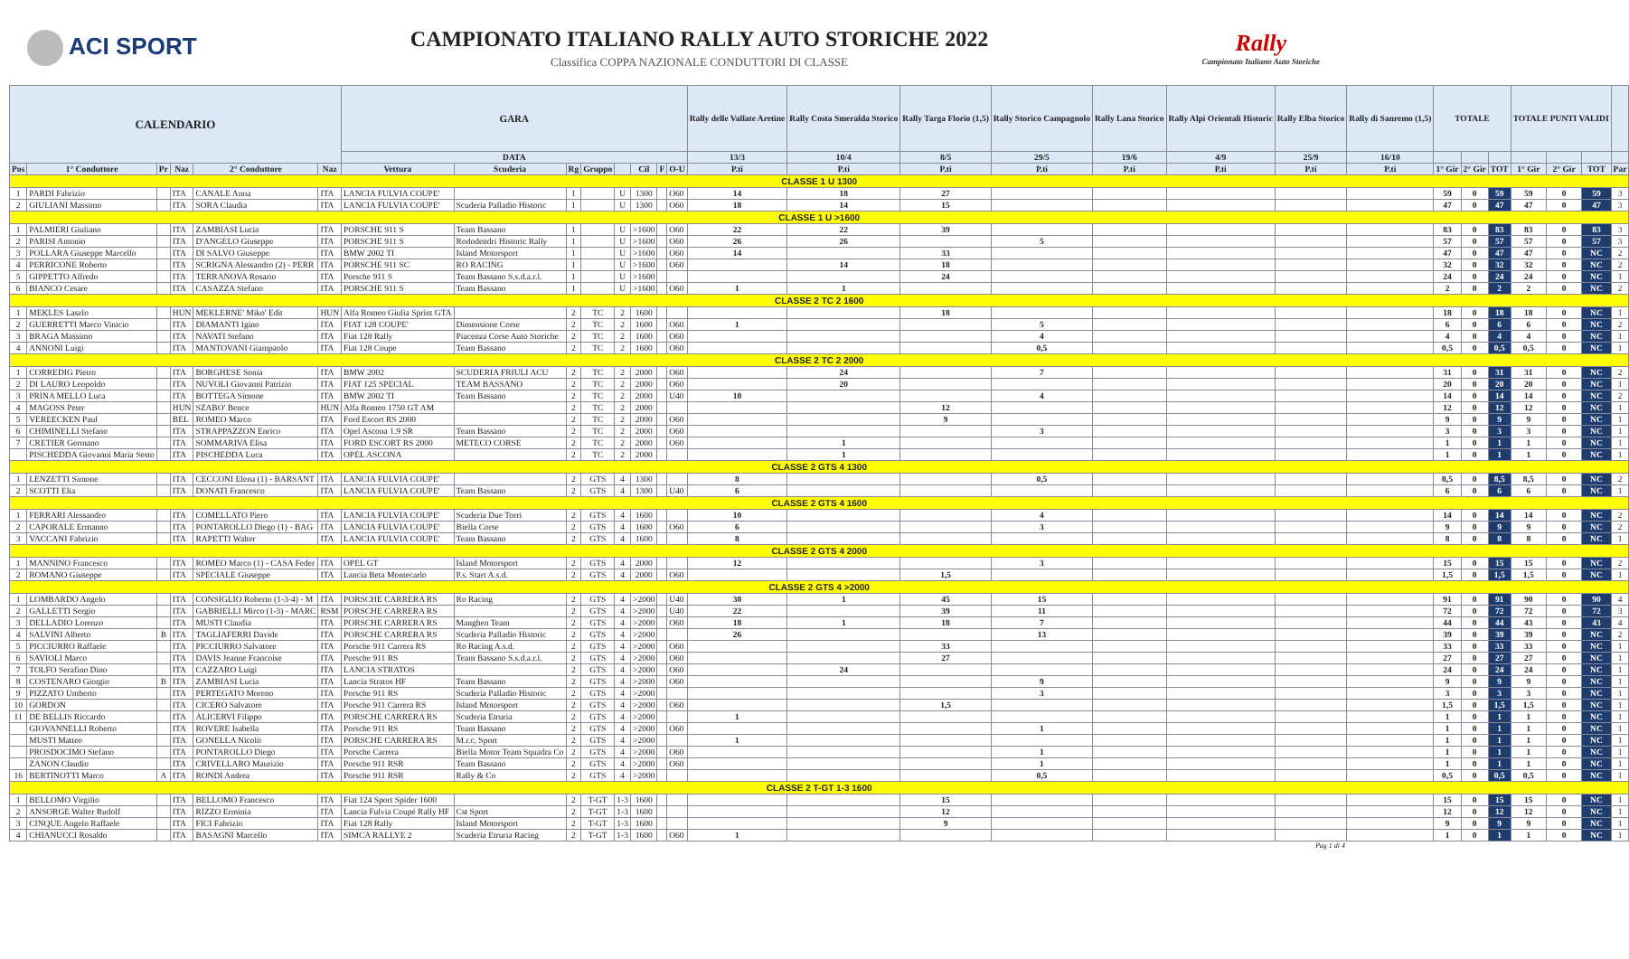ACI SPORT
CAMPIONATO ITALIANO RALLY AUTO STORICHE 2022
Classifica COPPA NAZIONALE CONDUTTORI DI CLASSE
Rally
Campionato Italiano Auto Storiche
| CALENDARIO | | | | | | GARA | | | | | | | | Rally delle Vallate Aretine | Rally Costa Smeralda Storico | Rally Targa Florio (1,5) | Rally Storico Campagnolo | Rally Lana Storico | Rally Alpi Orientali Historic | Rally Elba Storico | Rally di Sanremo (1,5) | TOTALE | | | TOTALE PUNTI VALIDI | | | |
| --- | --- | --- | --- | --- | --- | --- | --- | --- | --- | --- | --- | --- | --- | --- | --- | --- | --- | --- | --- | --- | --- | --- | --- | --- | --- | --- | --- | --- |
| | | | | | | DATA | | | | | | | | 13/3 | 10/4 | 8/5 | 29/5 | 19/6 | 4/9 | 25/9 | 16/10 | | | | | | | |
| Pos | 1° Conduttore | Pr | Naz | 2° Conduttore | Naz | Vettura | Scuderia | Rg | Gruppo | | Cil | F | O-U | P.ti | P.ti | P.ti | P.ti | P.ti | P.ti | P.ti | P.ti | 1° Gir | 2° Gir | TOT | 1° Gir | 2° Gir | TOT | Par |
| CLASSE 1 U 1300 | | | | | | | | | | | | | | | | | | | | | | | | | | | | |
| 1 | PARDI Fabrizio | | ITA | CANALE Anna | ITA | LANCIA FULVIA COUPE' | | 1 | | U | 1300 | | O60 | 14 | 18 | 27 | | | | | | 59 | 0 | 59 | 59 | 0 | 59 | 3 |
| 2 | GIULIANI Massimo | | ITA | SORA Claudia | ITA | LANCIA FULVIA COUPE' | Scuderia Palladio Historic | 1 | | U | 1300 | | O60 | 18 | 14 | 15 | | | | | | 47 | 0 | 47 | 47 | 0 | 47 | 3 |
| CLASSE 1 U >1600 | | | | | | | | | | | | | | | | | | | | | | | | | | | | |
| 1 | PALMIERI Giuliano | | ITA | ZAMBIASI Lucia | ITA | PORSCHE 911 S | Team Bassano | 1 | | U | >1600 | | O60 | 22 | 22 | 39 | | | | | | 83 | 0 | 83 | 83 | 0 | 83 | 3 |
| 2 | PARISI Antonio | | ITA | D'ANGELO Giuseppe | ITA | PORSCHE 911 S | Rododendri Historic Rally | 1 | | U | >1600 | | O60 | 26 | 26 | | 5 | | | | | 57 | 0 | 57 | 57 | 0 | 57 | 3 |
| 3 | POLLARA Giuseppe Marcello | | ITA | DI SALVO Giuseppe | ITA | BMW 2002 TI | Island Motorsport | 1 | | U | >1600 | | O60 | 14 | | 33 | | | | | | 47 | 0 | 47 | 47 | 0 | NC | 2 |
| 4 | PERRICONE Roberto | | ITA | SCRIGNA Alessandro (2) - PERR | ITA | PORSCHE 911 SC | RO RACING | 1 | | U | >1600 | | O60 | | 14 | 18 | | | | | | 32 | 0 | 32 | 32 | 0 | NC | 2 |
| 5 | GIPPETTO Alfredo | | ITA | TERRANOVA Rosario | ITA | Porsche 911 S | Team Bassano S.s.d.a.r.l. | 1 | | U | >1600 | | | | | 24 | | | | | | 24 | 0 | 24 | 24 | 0 | NC | 1 |
| 6 | BIANCO Cesare | | ITA | CASAZZA Stefano | ITA | PORSCHE 911 S | Team Bassano | 1 | | U | >1600 | | O60 | 1 | 1 | | | | | | | 2 | 0 | 2 | 2 | 0 | NC | 2 |
| CLASSE 2 TC 2 1600 | | | | | | | | | | | | | | | | | | | | | | | | | | | | |
| 1 | MEKLES Laszlo | | HUN | MEKLERNE' Miko' Edit | HUN | Alfa Romeo Giulia Sprint GTA | | 2 | TC | 2 | 1600 | | | | | 18 | | | | | | 18 | 0 | 18 | 18 | 0 | NC | 1 |
| 2 | GUERRETTI Marco Vinicio | | ITA | DIAMANTI Igino | ITA | FIAT 128 COUPE' | Dimensione Corse | 2 | TC | 2 | 1600 | | O60 | 1 | | | 5 | | | | | 6 | 0 | 6 | 6 | 0 | NC | 2 |
| 3 | BRAGA Massimo | | ITA | NAVATI Stefano | ITA | Fiat 128 Rally | Piacenza Corse Auto Storiche | 2 | TC | 2 | 1600 | | O60 | | | | 4 | | | | | 4 | 0 | 4 | 4 | 0 | NC | 1 |
| 4 | ANNONI Luigi | | ITA | MANTOVANI Giampaolo | ITA | Fiat 128 Coupe | Team Bassano | 2 | TC | 2 | 1600 | | O60 | | | | 0,5 | | | | | 0,5 | 0 | 0,5 | 0,5 | 0 | NC | 1 |
| CLASSE 2 TC 2 2000 | | | | | | | | | | | | | | | | | | | | | | | | | | | | |
| 1 | CORREDIG Pietro | | ITA | BORGHESE Sonia | ITA | BMW 2002 | SCUDERIA FRIULI ACU | 2 | TC | 2 | 2000 | | O60 | | 24 | | 7 | | | | | 31 | 0 | 31 | 31 | 0 | NC | 2 |
| 2 | DI LAURO Leopoldo | | ITA | NUVOLI Giovanni Patrizio | ITA | FIAT 125 SPECIAL | TEAM BASSANO | 2 | TC | 2 | 2000 | | O60 | | 20 | | | | | | | 20 | 0 | 20 | 20 | 0 | NC | 1 |
| 3 | PRINA MELLO Luca | | ITA | BOTTEGA Simone | ITA | BMW 2002 TI | Team Bassano | 2 | TC | 2 | 2000 | | U40 | 10 | | | 4 | | | | | 14 | 0 | 14 | 14 | 0 | NC | 2 |
| 4 | MAGOSS Peter | | HUN | SZABO' Bence | HUN | Alfa Romeo 1750 GT AM | | 2 | TC | 2 | 2000 | | | | | 12 | | | | | | 12 | 0 | 12 | 12 | 0 | NC | 1 |
| 5 | VEREECKEN Paul | | BEL | ROMEO Marco | ITA | Ford Escort RS 2000 | | 2 | TC | 2 | 2000 | | O60 | | | 9 | | | | | | 9 | 0 | 9 | 9 | 0 | NC | 1 |
| 6 | CHIMINELLI Stefano | | ITA | STRAPPAZZON Enrico | ITA | Opel Ascona 1.9 SR | Team Bassano | 2 | TC | 2 | 2000 | | O60 | | | | 3 | | | | | 3 | 0 | 3 | 3 | 0 | NC | 1 |
| 7 | CRETIER Germano | | ITA | SOMMARIVA Elisa | ITA | FORD ESCORT RS 2000 | METECO CORSE | 2 | TC | 2 | 2000 | | O60 | | 1 | | | | | | | 1 | 0 | 1 | 1 | 0 | NC | 1 |
| | PISCHEDDA Giovanni Maria Sesto | | ITA | PISCHEDDA Luca | ITA | OPEL ASCONA | | 2 | TC | 2 | 2000 | | | | 1 | | | | | | | 1 | 0 | 1 | 1 | 0 | NC | 1 |
| CLASSE 2 GTS 4 1300 | | | | | | | | | | | | | | | | | | | | | | | | | | | | |
| 1 | LENZETTI Simone | | ITA | CECCONI Elena (1) - BARSANT | ITA | LANCIA FULVIA COUPE' | | 2 | GTS | 4 | 1300 | | | 8 | | | 0,5 | | | | | 8,5 | 0 | 8,5 | 8,5 | 0 | NC | 2 |
| 2 | SCOTTI Elia | | ITA | DONATI Francesco | ITA | LANCIA FULVIA COUPE' | Team Bassano | 2 | GTS | 4 | 1300 | | U40 | 6 | | | | | | | | 6 | 0 | 6 | 6 | 0 | NC | 1 |
| CLASSE 2 GTS 4 1600 | | | | | | | | | | | | | | | | | | | | | | | | | | | | |
| 1 | FERRARI Alessandro | | ITA | COMELLATO Piero | ITA | LANCIA FULVIA COUPE' | Scuderia Due Torri | 2 | GTS | 4 | 1600 | | | 10 | | | 4 | | | | | 14 | 0 | 14 | 14 | 0 | NC | 2 |
| 2 | CAPORALE Ermanno | | ITA | PONTAROLLO Diego (1) - BAG | ITA | LANCIA FULVIA COUPE' | Biella Corse | 2 | GTS | 4 | 1600 | | O60 | 6 | | | 3 | | | | | 9 | 0 | 9 | 9 | 0 | NC | 2 |
| 3 | VACCANI Fabrizio | | ITA | RAPETTI Walter | ITA | LANCIA FULVIA COUPE' | Team Bassano | 2 | GTS | 4 | 1600 | | | 8 | | | | | | | | 8 | 0 | 8 | 8 | 0 | NC | 1 |
| CLASSE 2 GTS 4 2000 | | | | | | | | | | | | | | | | | | | | | | | | | | | | |
| 1 | MANNINO Francesco | | ITA | ROMEO Marco (1) - CASA Feder | ITA | OPEL GT | Island Motorsport | 2 | GTS | 4 | 2000 | | | 12 | | | 3 | | | | | 15 | 0 | 15 | 15 | 0 | NC | 2 |
| 2 | ROMANO Giuseppe | | ITA | SPECIALE Giuseppe | ITA | Lancia Beta Montecarlo | P.s. Start A.s.d. | 2 | GTS | 4 | 2000 | | O60 | | | 1,5 | | | | | | 1,5 | 0 | 1,5 | 1,5 | 0 | NC | 1 |
| CLASSE 2 GTS 4 >2000 | | | | | | | | | | | | | | | | | | | | | | | | | | | | |
| 1 | LOMBARDO Angelo | | ITA | CONSIGLIO Roberto (1-3-4) - M | ITA | PORSCHE CARRERA RS | Ro Racing | 2 | GTS | 4 | >2000 | | U40 | 30 | 1 | 45 | 15 | | | | | 91 | 0 | 91 | 90 | 0 | 90 | 4 |
| 2 | GALLETTI Sergio | | ITA | GABRIELLI Mirco (1-3) - MARC | RSM | PORSCHE CARRERA RS | | 2 | GTS | 4 | >2000 | | U40 | 22 | | 39 | 11 | | | | | 72 | 0 | 72 | 72 | 0 | 72 | 3 |
| 3 | DELLADIO Lorenzo | | ITA | MUSTI Claudia | ITA | PORSCHE CARRERA RS | Manghen Team | 2 | GTS | 4 | >2000 | | O60 | 18 | 1 | 18 | 7 | | | | | 44 | 0 | 44 | 43 | 0 | 43 | 4 |
| 4 | SALVINI Alberto | B | ITA | TAGLIAFERRI Davide | ITA | PORSCHE CARRERA RS | Scuderia Palladio Historic | 2 | GTS | 4 | >2000 | | | 26 | | | 13 | | | | | 39 | 0 | 39 | 39 | 0 | NC | 2 |
| 5 | PICCIURRO Raffaele | | ITA | PICCIURRO Salvatore | ITA | Porsche 911 Carrera RS | Ro Racing A.s.d. | 2 | GTS | 4 | >2000 | | O60 | | | 33 | | | | | | 33 | 0 | 33 | 33 | 0 | NC | 1 |
| 6 | SAVIOLI Marco | | ITA | DAVIS Jeanne Francoise | ITA | Porsche 911 RS | Team Bassano S.s.d.a.r.l. | 2 | GTS | 4 | >2000 | | O60 | | | 27 | | | | | | 27 | 0 | 27 | 27 | 0 | NC | 1 |
| 7 | TOLFO Serafino Dino | | ITA | CAZZARO Luigi | ITA | LANCIA STRATOS | | 2 | GTS | 4 | >2000 | | O60 | | 24 | | | | | | | 24 | 0 | 24 | 24 | 0 | NC | 1 |
| 8 | COSTENARO Giorgio | B | ITA | ZAMBIASI Lucia | ITA | Lancia Stratos HF | Team Bassano | 2 | GTS | 4 | >2000 | | O60 | | | | 9 | | | | | 9 | 0 | 9 | 9 | 0 | NC | 1 |
| 9 | PIZZATO Umberto | | ITA | PERTEGATO Moreno | ITA | Porsche 911 RS | Scuderia Palladio Historic | 2 | GTS | 4 | >2000 | | | | | | 3 | | | | | 3 | 0 | 3 | 3 | 0 | NC | 1 |
| 10 | GORDON | | ITA | CICERO Salvatore | ITA | Porsche 911 Carrera RS | Island Motorsport | 2 | GTS | 4 | >2000 | | O60 | | | 1,5 | | | | | | 1,5 | 0 | 1,5 | 1,5 | 0 | NC | 1 |
| 11 | DE BELLIS Riccardo | | ITA | ALICERVI Filippo | ITA | PORSCHE CARRERA RS | Scuderia Etruria | 2 | GTS | 4 | >2000 | | | 1 | | | | | | | | 1 | 0 | 1 | 1 | 0 | NC | 1 |
| | GIOVANNELLI Roberto | | ITA | ROVERE Isabella | ITA | Porsche 911 RS | Team Bassano | 2 | GTS | 4 | >2000 | | O60 | | | | 1 | | | | | 1 | 0 | 1 | 1 | 0 | NC | 1 |
| | MUSTI Matteo | | ITA | GONELLA Nicolò | ITA | PORSCHE CARRERA RS | M.r.c. Sport | 2 | GTS | 4 | >2000 | | | 1 | | | | | | | | 1 | 0 | 1 | 1 | 0 | NC | 1 |
| | PROSDOCIMO Stefano | | ITA | PONTAROLLO Diego | ITA | Porsche Carrera | Biella Motor Team Squadra Co | 2 | GTS | 4 | >2000 | | O60 | | | | 1 | | | | | 1 | 0 | 1 | 1 | 0 | NC | 1 |
| | ZANON Claudio | | ITA | CRIVELLARO Maurizio | ITA | Porsche 911 RSR | Team Bassano | 2 | GTS | 4 | >2000 | | O60 | | | | 1 | | | | | 1 | 0 | 1 | 1 | 0 | NC | 1 |
| 16 | BERTINOTTI Marco | A | ITA | RONDI Andrea | ITA | Porsche 911 RSR | Rally & Co | 2 | GTS | 4 | >2000 | | | | | | 0,5 | | | | | 0,5 | 0 | 0,5 | 0,5 | 0 | NC | 1 |
| CLASSE 2 T-GT 1-3 1600 | | | | | | | | | | | | | | | | | | | | | | | | | | | | |
| 1 | BELLOMO Virgilio | | ITA | BELLOMO Francesco | ITA | Fiat 124 Sport Spider 1600 | | 2 | T-GT | 1-3 | 1600 | | | | | 15 | | | | | | 15 | 0 | 15 | 15 | 0 | NC | 1 |
| 2 | ANSORGE Walter Rudolf | | ITA | RIZZO Erminia | ITA | Lancia Fulvia Coupé Rally HF | Cst Sport | 2 | T-GT | 1-3 | 1600 | | | | | 12 | | | | | | 12 | 0 | 12 | 12 | 0 | NC | 1 |
| 3 | CINQUE Angelo Raffaele | | ITA | FICI Fabrizio | ITA | Fiat 128 Rally | Island Motorsport | 2 | T-GT | 1-3 | 1600 | | | | | 9 | | | | | | 9 | 0 | 9 | 9 | 0 | NC | 1 |
| 4 | CHIANUCCI Rosaldo | | ITA | BASAGNI Marcello | ITA | SIMCA RALLYE 2 | Scuderia Etruria Racing | 2 | T-GT | 1-3 | 1600 | | O60 | 1 | | | | | | | | 1 | 0 | 1 | 1 | 0 | NC | 1 |
Pag 1 di 4